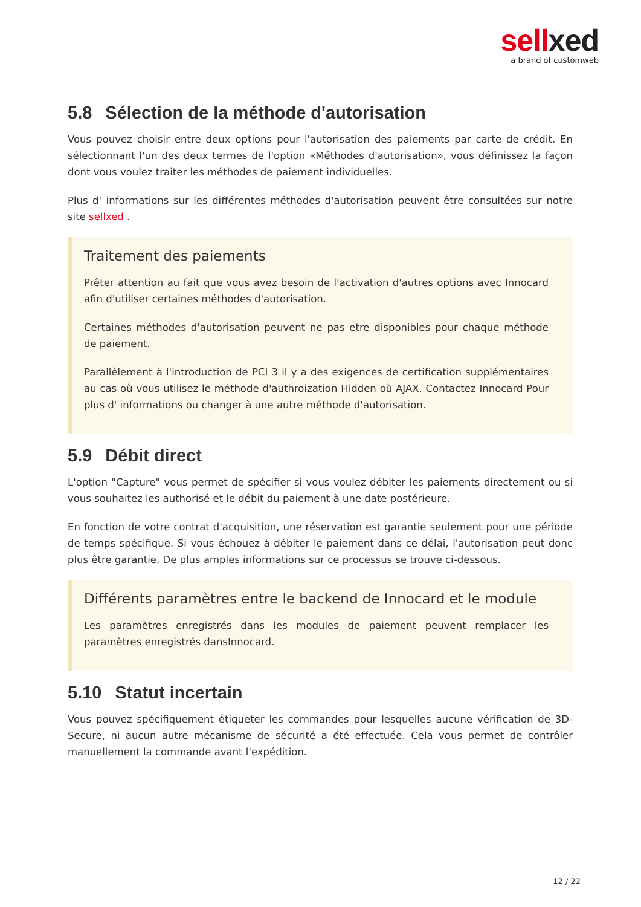sellxed
a brand of customweb
5.8 Sélection de la méthode d'autorisation
Vous pouvez choisir entre deux options pour l'autorisation des paiements par carte de crédit. En sélectionnant l'un des deux termes de l'option «Méthodes d'autorisation», vous définissez la façon dont vous voulez traiter les méthodes de paiement individuelles.
Plus d' informations sur les différentes méthodes d'autorisation peuvent être consultées sur notre site sellxed .
Traitement des paiements
Prêter attention au fait que vous avez besoin de l'activation d'autres options avec Innocard afin d'utiliser certaines méthodes d'autorisation.
Certaines méthodes d'autorisation peuvent ne pas etre disponibles pour chaque méthode de paiement.
Parallèlement à l'introduction de PCI 3 il y a des exigences de certification supplémentaires au cas où vous utilisez le méthode d'authroization Hidden où AJAX. Contactez Innocard Pour plus d' informations ou changer à une autre méthode d'autorisation.
5.9 Débit direct
L'option "Capture" vous permet de spécifier si vous voulez débiter les paiements directement ou si vous souhaitez les authorisé et le débit du paiement à une date postérieure.
En fonction de votre contrat d'acquisition, une réservation est garantie seulement pour une période de temps spécifique. Si vous échouez à débiter le paiement dans ce délai, l'autorisation peut donc plus être garantie. De plus amples informations sur ce processus se trouve ci-dessous.
Différents paramètres entre le backend de Innocard et le module
Les paramètres enregistrés dans les modules de paiement peuvent remplacer les paramètres enregistrés dansInnocard.
5.10 Statut incertain
Vous pouvez spécifiquement étiqueter les commandes pour lesquelles aucune vérification de 3D-Secure, ni aucun autre mécanisme de sécurité a été effectuée. Cela vous permet de contrôler manuellement la commande avant l'expédition.
12 / 22